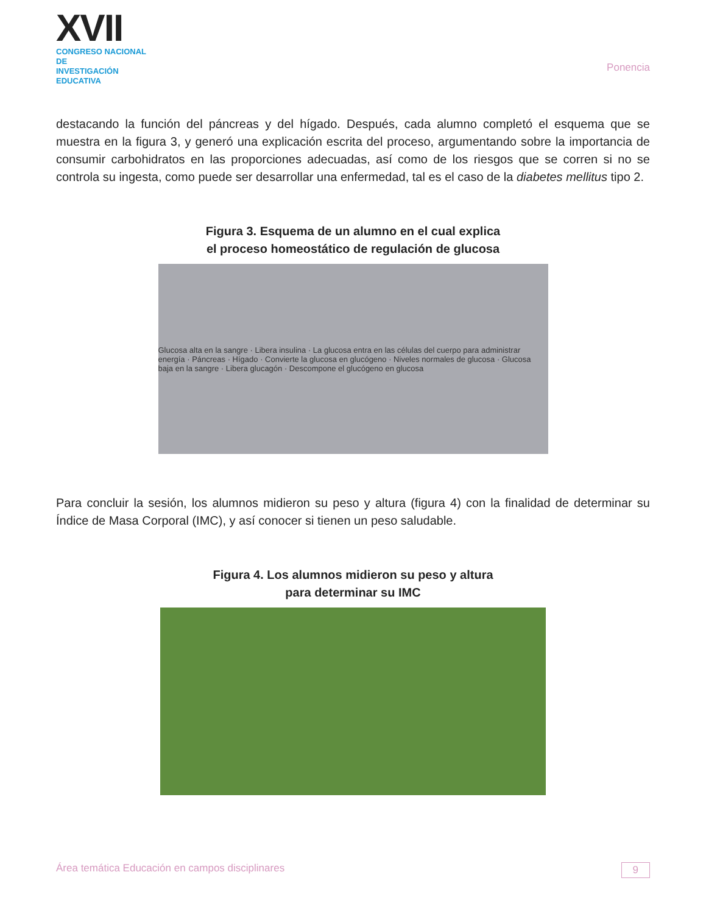XVII
CONGRESO NACIONAL DE
INVESTIGACIÓN EDUCATIVA
Ponencia
destacando la función del páncreas y del hígado. Después, cada alumno completó el esquema que se muestra en la figura 3, y generó una explicación escrita del proceso, argumentando sobre la importancia de consumir carbohidratos en las proporciones adecuadas, así como de los riesgos que se corren si no se controla su ingesta, como puede ser desarrollar una enfermedad, tal es el caso de la diabetes mellitus tipo 2.
Figura 3. Esquema de un alumno en el cual explica
el proceso homeostático de regulación de glucosa
Glucosa alta en la sangre · Libera insulina · La glucosa entra en las células del cuerpo para administrar energía · Páncreas · Hígado · Convierte la glucosa en glucógeno · Niveles normales de glucosa · Glucosa baja en la sangre · Libera glucagón · Descompone el glucógeno en glucosa
Para concluir la sesión, los alumnos midieron su peso y altura (figura 4) con la finalidad de determinar su Índice de Masa Corporal (IMC), y así conocer si tienen un peso saludable.
Figura 4. Los alumnos midieron su peso y altura
para determinar su IMC
Área temática Educación en campos disciplinares 9